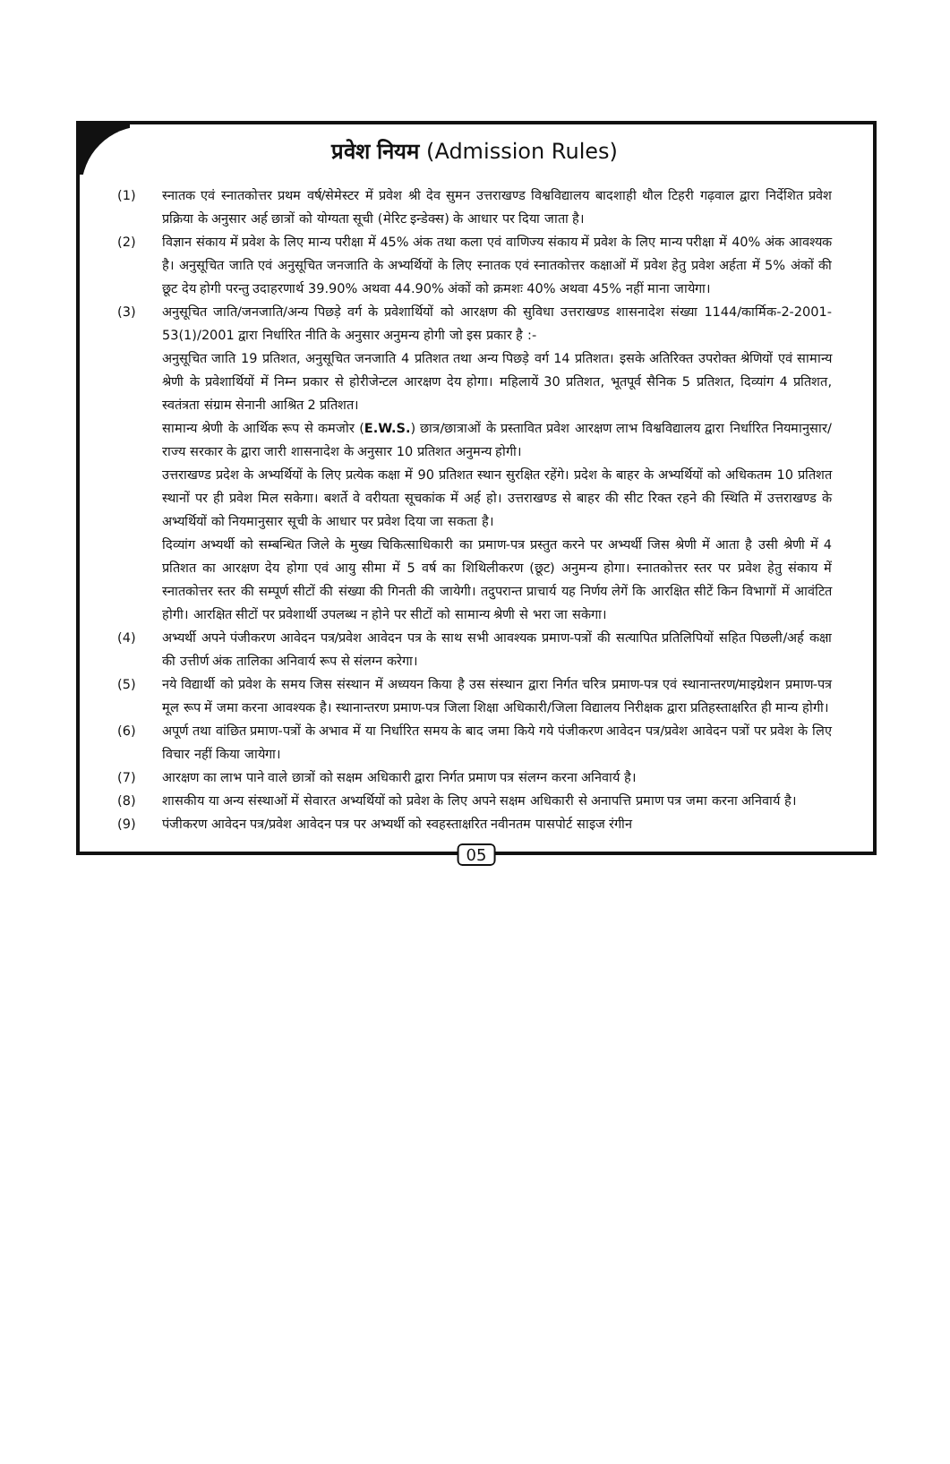प्रवेश नियम (Admission Rules)
(1) स्नातक एवं स्नातकोत्तर प्रथम वर्ष/सेमेस्टर में प्रवेश श्री देव सुमन उत्तराखण्ड विश्वविद्यालय बादशाही थौल टिहरी गढ़वाल द्वारा निर्देशित प्रवेश प्रक्रिया के अनुसार अर्ह छात्रों को योग्यता सूची (मेरिट इन्डेक्स) के आधार पर दिया जाता है।
(2) विज्ञान संकाय में प्रवेश के लिए मान्य परीक्षा में 45% अंक तथा कला एवं वाणिज्य संकाय में प्रवेश के लिए मान्य परीक्षा में 40% अंक आवश्यक है। अनुसूचित जाति एवं अनुसूचित जनजाति के अभ्यर्थियों के लिए स्नातक एवं स्नातकोत्तर कक्षाओं में प्रवेश हेतु प्रवेश अर्हता में 5% अंकों की छूट देय होगी परन्तु उदाहरणार्थ 39.90% अथवा 44.90% अंकों को क्रमशः 40% अथवा 45% नहीं माना जायेगा।
(3) अनुसूचित जाति/जनजाति/अन्य पिछड़े वर्ग के प्रवेशार्थियों को आरक्षण की सुविधा उत्तराखण्ड शासनादेश संख्या 1144/कार्मिक-2-2001-53(1)/2001 द्वारा निर्धारित नीति के अनुसार अनुमन्य होगी जो इस प्रकार है :-
अनुसूचित जाति 19 प्रतिशत, अनुसूचित जनजाति 4 प्रतिशत तथा अन्य पिछड़े वर्ग 14 प्रतिशत। इसके अतिरिक्त उपरोक्त श्रेणियों एवं सामान्य श्रेणी के प्रवेशार्थियों में निम्न प्रकार से होरीजेन्टल आरक्षण देय होगा। महिलायें 30 प्रतिशत, भूतपूर्व सैनिक 5 प्रतिशत, दिव्यांग 4 प्रतिशत, स्वतंत्रता संग्राम सेनानी आश्रित 2 प्रतिशत।
सामान्य श्रेणी के आर्थिक रूप से कमजोर (E.W.S.) छात्र/छात्राओं के प्रस्तावित प्रवेश आरक्षण लाभ विश्वविद्यालय द्वारा निर्धारित नियमानुसार/राज्य सरकार के द्वारा जारी शासनादेश के अनुसार 10 प्रतिशत अनुमन्य होगी।
उत्तराखण्ड प्रदेश के अभ्यर्थियों के लिए प्रत्येक कक्षा में 90 प्रतिशत स्थान सुरक्षित रहेंगे। प्रदेश के बाहर के अभ्यर्थियों को अधिकतम 10 प्रतिशत स्थानों पर ही प्रवेश मिल सकेगा। बशर्ते वे वरीयता सूचकांक में अर्ह हो। उत्तराखण्ड से बाहर की सीट रिक्त रहने की स्थिति में उत्तराखण्ड के अभ्यर्थियों को नियमानुसार सूची के आधार पर प्रवेश दिया जा सकता है।
दिव्यांग अभ्यर्थी को सम्बन्धित जिले के मुख्य चिकित्साधिकारी का प्रमाण-पत्र प्रस्तुत करने पर अभ्यर्थी जिस श्रेणी में आता है उसी श्रेणी में 4 प्रतिशत का आरक्षण देय होगा एवं आयु सीमा में 5 वर्ष का शिथिलीकरण (छूट) अनुमन्य होगा। स्नातकोत्तर स्तर पर प्रवेश हेतु संकाय में स्नातकोत्तर स्तर की सम्पूर्ण सीटों की संख्या की गिनती की जायेगी। तदुपरान्त प्राचार्य यह निर्णय लेगें कि आरक्षित सीटें किन विभागों में आवंटित होगी। आरक्षित सीटों पर प्रवेशार्थी उपलब्ध न होने पर सीटों को सामान्य श्रेणी से भरा जा सकेगा।
(4) अभ्यर्थी अपने पंजीकरण आवेदन पत्र/प्रवेश आवेदन पत्र के साथ सभी आवश्यक प्रमाण-पत्रों की सत्यापित प्रतिलिपियों सहित पिछली/अर्ह कक्षा की उत्तीर्ण अंक तालिका अनिवार्य रूप से संलग्न करेगा।
(5) नये विद्यार्थी को प्रवेश के समय जिस संस्थान में अध्ययन किया है उस संस्थान द्वारा निर्गत चरित्र प्रमाण-पत्र एवं स्थानान्तरण/माइग्रेशन प्रमाण-पत्र मूल रूप में जमा करना आवश्यक है। स्थानान्तरण प्रमाण-पत्र जिला शिक्षा अधिकारी/जिला विद्यालय निरीक्षक द्वारा प्रतिहस्ताक्षरित ही मान्य होगी।
(6) अपूर्ण तथा वांछित प्रमाण-पत्रों के अभाव में या निर्धारित समय के बाद जमा किये गये पंजीकरण आवेदन पत्र/प्रवेश आवेदन पत्रों पर प्रवेश के लिए विचार नहीं किया जायेगा।
(7) आरक्षण का लाभ पाने वाले छात्रों को सक्षम अधिकारी द्वारा निर्गत प्रमाण पत्र संलग्न करना अनिवार्य है।
(8) शासकीय या अन्य संस्थाओं में सेवारत अभ्यर्थियों को प्रवेश के लिए अपने सक्षम अधिकारी से अनापत्ति प्रमाण पत्र जमा करना अनिवार्य है।
(9) पंजीकरण आवेदन पत्र/प्रवेश आवेदन पत्र पर अभ्यर्थी को स्वहस्ताक्षरित नवीनतम पासपोर्ट साइज रंगीन
05